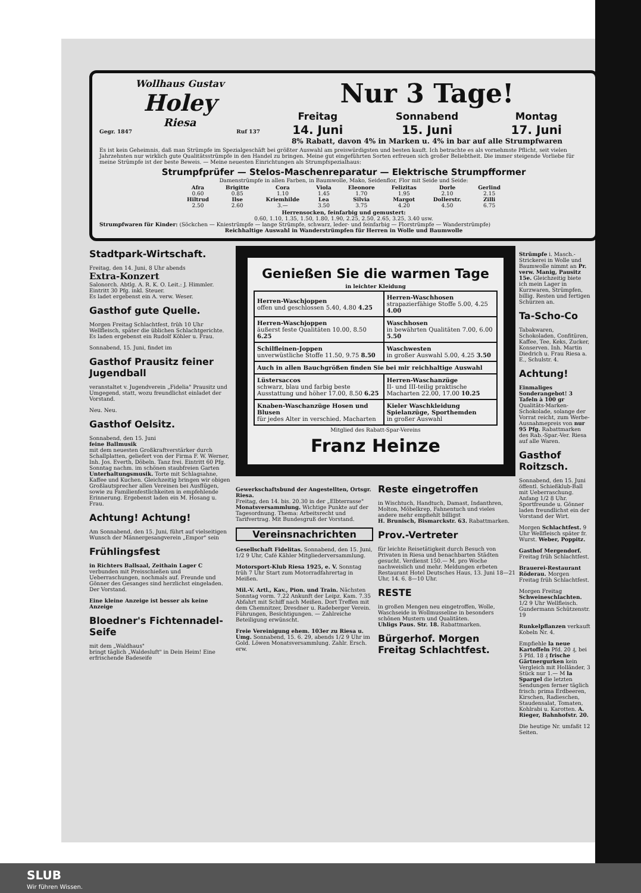Wollhaus Gustav
Holey
Riesa
Gegr. 1847 Ruf 137
Nur 3 Tage!
Freitag
14. Juni
Sonnabend
15. Juni
Montag
17. Juni
8% Rabatt, davon 4% in Marken u. 4% in bar auf alle Strumpfwaren
Es ist kein Geheimnis, daß man Strümpfe im Spezialgeschäft bei größter Auswahl am preiswürdigsten und besten kauft. Ich betrachte es als vornehmste Pflicht, seit vielen Jahrzehnten nur wirklich gute Qualitätsstrümpfe in den Handel zu bringen. Meine gut eingeführten Sorten erfreuen sich großer Beliebtheit. Die immer steigende Vorliebe für meine Strümpfe ist der beste Beweis. — Meine neuesten Einrichtungen als Strumpfspezialhaus:
Strumpfprüfer — Stelos-Maschenreparatur — Elektrische Strumpfformer
Damenstrümpfe in allen Farben, in Baumwolle, Mako, Seidenflor, Flor mit Seide und Seide:
| Afra | Brigitte | Cora | Viola | Eleonore | Felizitas | Dorle | Gerlind |
| --- | --- | --- | --- | --- | --- | --- | --- |
| 0.60 | 0.85 | 1.10 | 1.45 | 1.70 | 1.95 | 2.10 | 2.15 |
| Hiltrud | Ilse | Kriemhilde | Lea | Silvia | Margot | Dollerstr. | Zilli |
| 2.50 | 2.60 | 3.— | 3.50 | 3.75 | 4.20 | 4.50 | 6.75 |
Herrensocken, feinfarbig und gemustert:
0.60, 1.10, 1.35, 1.50, 1.80, 1.90, 2.25, 2.50, 2.65, 3.25, 3.40 usw.
Strumpfwaren für Kinder: (Söckchen — Kniestrümpfe — lange Strümpfe, schwarz, leder- und feinfarbig — Florstrümpfe — Wanderstrümpfe)
Reichhaltige Auswahl in Wanderstrümpfen für Herren in Wolle und Baumwolle
Stadtpark-Wirtschaft.
Freitag, den 14. Juni, 8 Uhr abends
Extra-Konzert
Salonorch. Abtlg. A. R. K. O. Leit.: J. Himmler. Eintritt 30 Pfg. inkl. Steuer.
Es ladet ergebenst ein A. verw. Weser.
Gasthof gute Quelle.
Morgen Freitag Schlachtfest, früh 10 Uhr Wellfleisch, später die üblichen Schlachtgerichte. Es laden ergebenst ein Rudolf Köhler u. Frau.
Sonnabend, 15. Juni, findet im
Gasthof Prausitz feiner Jugendball
veranstaltet v. Jugendverein „Fidelia" Prausitz und Umgegend, statt, wozu freundlichst einladet der Vorstand.
Neu. Neu.
Gasthof Oelsitz.
Sonnabend, den 15. Juni
feine Ballmusik
mit dem neuesten Großkraftverstärker durch Schallplatten, geliefert von der Firma F. W. Werner, Inh. Jos. Everth, Döbeln. Tanz frei. Eintritt 60 Pfg.
Sonntag nachm. im schönen staubfreien Garten Unterhaltungsmusik. Torte mit Schlagsahne, Kaffee und Kuchen. Gleichzeitig bringen wir obigen Großlautsprecher allen Vereinen bei Ausflügen, sowie zu Familienfestlichkeiten in empfehlende Erinnerung. Ergebenst laden ein M. Hosang u. Frau.
Achtung! Achtung!
Am Sonnabend, den 15. Juni, führt auf vielseitigen Wunsch der Männergesangverein „Empor" sein
Frühlingsfest
in Richters Ballsaal, Zeithain Lager C
verbunden mit Preisschießen und Ueberraschungen, nochmals auf. Freunde und Gönner des Gesanges sind herzlichst eingeladen. Der Vorstand.
Eine kleine Anzeige ist besser als keine Anzeige
Bloedner's Fichtennadel-Seife
mit dem „Waldhaus"
bringt täglich „Waldesluft" in Dein Heim! Eine erfrischende Badeseife
Genießen Sie die warmen Tage
in leichter Kleidung
| Herren-Waschjoppen offen und geschlossen 5.40, 4.80 4.25 | Herren-Waschhosen strapazierfähige Stoffe 5.00, 4.25 4.00 |
| Herren-Waschjoppen äußerst feste Qualitäten 10.00, 8.50 6.25 | Waschhosen in bewährten Qualitäten 7.00, 6.00 5.50 |
| Schilfleinen-Joppen unverwüstliche Stoffe 11.50, 9.75 8.50 | Waschwesten in großer Auswahl 5.00, 4.25 3.50 |
| Auch in allen Bauchgrößen finden Sie bei mir reichhaltige Auswahl | |
| Lüstersaccos schwarz, blau und farbig beste Ausstattung und höher 17.00, 8.50 6.25 | Herren-Waschanzüge II- und III-teilig praktische Macharten 22.00, 17.00 10.25 |
| Knaben-Waschanzüge Hosen und Blusen für jedes Alter in verschied. Macharten | Kieler Waschkleidung Spielanzüge, Sporthemden in großer Auswahl |
Mitglied des Rabatt-Spar-Vereins
Franz Heinze
Gewerkschaftsbund der Angestellten, Ortsgr. Riesa.
Freitag, den 14. bis. 20.30 in der „Elbterrasse" Monatsversammlung. Wichtige Punkte auf der Tagesordnung. Thema: Arbeitsrecht und Tarifvertrag. Mit Bundesgruß der Vorstand.
Vereinsnachrichten
Gesellschaft Fidelitas. Sonnabend, den 15. Juni, 1/2 9 Uhr, Café Kähler Mitgliederversammlung.
Motorsport-Klub Riesa 1925, e. V. Sonntag früh 7 Uhr Start zum Motorradfahrertag in Meißen.
Mil.-V. Artl., Kav., Pion. und Train. Nächsten Sonntag vorm. 7.22 Ankunft der Leipz. Kam. 7.35 Abfahrt mit Schiff nach Meißen. Dort Treffen mit dem Chemnitzer, Dresdner u. Radeberger Verein. Führungen, Besichtigungen. — Zahlreiche Beteiligung erwünscht.
Freie Vereinigung ehem. 103er zu Riesa u. Umg. Sonnabend, 15. 6. 29, abends 1/2 9 Uhr im Gold. Löwen Monatsversammlung. Zahlr. Ersch. erw.
Reste eingetroffen
in Wischtuch, Handtuch, Damast, Indanthren, Molton, Möbelkrep, Fahnentuch und vieles andere mehr empfiehlt billigst
H. Brunisch, Bismarckstr. 63. Rabattmarken.
Prov.-Vertreter
für leichte Reisetätigkeit durch Besuch von Privaten in Riesa und benachbarten Städten gesucht. Verdienst 150.— M. pro Woche nachweislich und mehr. Meldungen erbeten Restaurant Hotel Deutsches Haus, 13. Juni 18—21 Uhr, 14. 6. 8—10 Uhr.
RESTE
in großen Mengen neu eingetroffen, Wolle, Waschseide in Wollmusseline in besonders schönen Mustern und Qualitäten.
Uhligs Paus. Str. 18. Rabattmarken.
Bürgerhof. Morgen Freitag Schlachtfest.
Strümpfe i. Masch.-Strickerei in Wolle und Baumwolle nimmt an Pr. verw. Manig, Pausitz 15e. Gleichzeitig biete ich mein Lager in Kurzwaren, Strümpfen, billig. Resten und fertigen Schürzen an.
Ta-Scho-Co
Tabakwaren, Schokoladen, Confitüren, Kaffee, Tee, Keks, Zucker, Konserven. Inh. Martin Diedrich u. Frau Riesa a. E., Schulstr. 4.
Achtung!
Einmaliges Sonderangebot! 3 Tafeln à 100 gr Qualitäts-Marken-Schokolade, solange der Vorrat reicht, zum Werbe-Ausnahmepreis von nur 95 Pfg. Rabattmarken des Rab.-Spar.-Ver. Riesa auf alle Waren.
Gasthof Roitzsch.
Sonnabend, den 15. Juni öffentl. Schießklub-Ball mit Ueberraschung. Anfang 1/2 8 Uhr. Sportfreunde u. Gönner laden freundlichst ein der Vorstand der Wirt.
Morgen Schlachtfest. 9 Uhr Wellfleisch später fr. Wurst. Weber, Poppitz.
Gasthof Mergendorf. Freitag früh Schlachtfest.
Brauerei-Restaurant Röderau. Morgen Freitag früh Schlachtfest.
Morgen Freitag Schweineschlachten. 1/2 9 Uhr Wellfleisch. Gundermann Schützenstr. 19
Runkelpflanzen verkauft Kobeln Nr. 4.
Empfiehle la neue Kartoffeln Pfd. 20 ₰, bei 5 Pfd. 18 ₰ frische Gärtnergurken kein Vergleich mit Holländer, 3 Stück nur 1.— M la Spargel die letzten Sendungen ferner täglich frisch: prima Erdbeeren, Kirschen, Radieschen, Staudensalat, Tomaten, Kohlrabi u. Karotten. A. Rieger, Bahnhofstr. 20.
Die heutige Nr. umfaßt 12 Seiten.
SLUB
Wir führen Wissen.